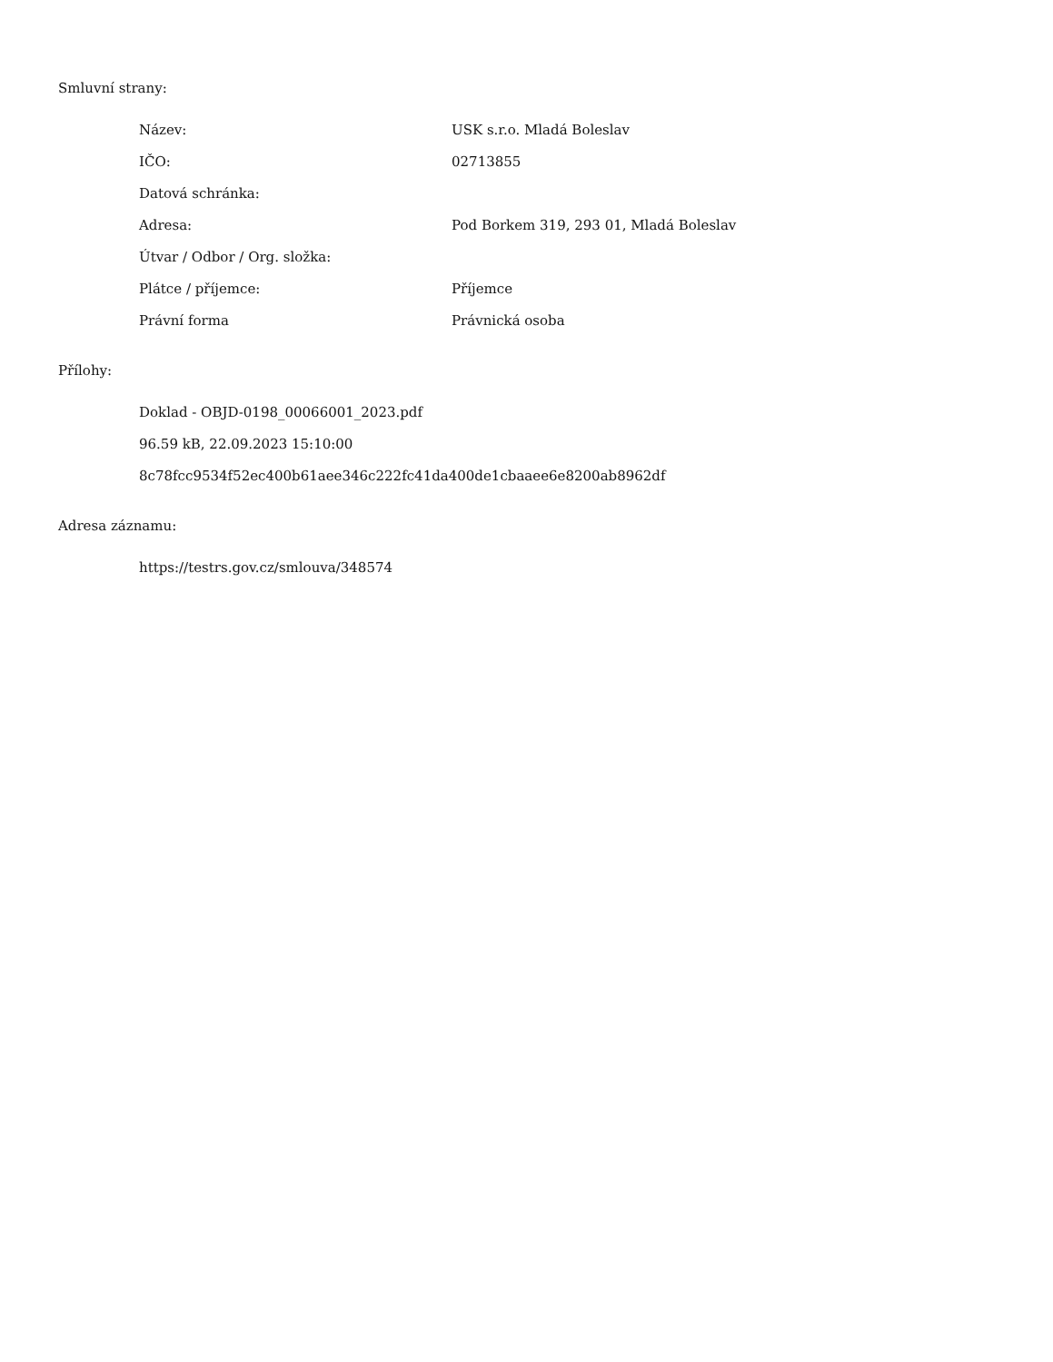Smluvní strany:
| Název: | USK s.r.o. Mladá Boleslav |
| IČO: | 02713855 |
| Datová schránka: | |
| Adresa: | Pod Borkem 319, 293 01, Mladá Boleslav |
| Útvar / Odbor / Org. složka: | |
| Plátce / příjemce: | Příjemce |
| Právní forma | Právnická osoba |
Přílohy:
Doklad - OBJD-0198_00066001_2023.pdf
96.59 kB, 22.09.2023 15:10:00
8c78fcc9534f52ec400b61aee346c222fc41da400de1cbaaee6e8200ab8962df
Adresa záznamu:
https://testrs.gov.cz/smlouva/348574